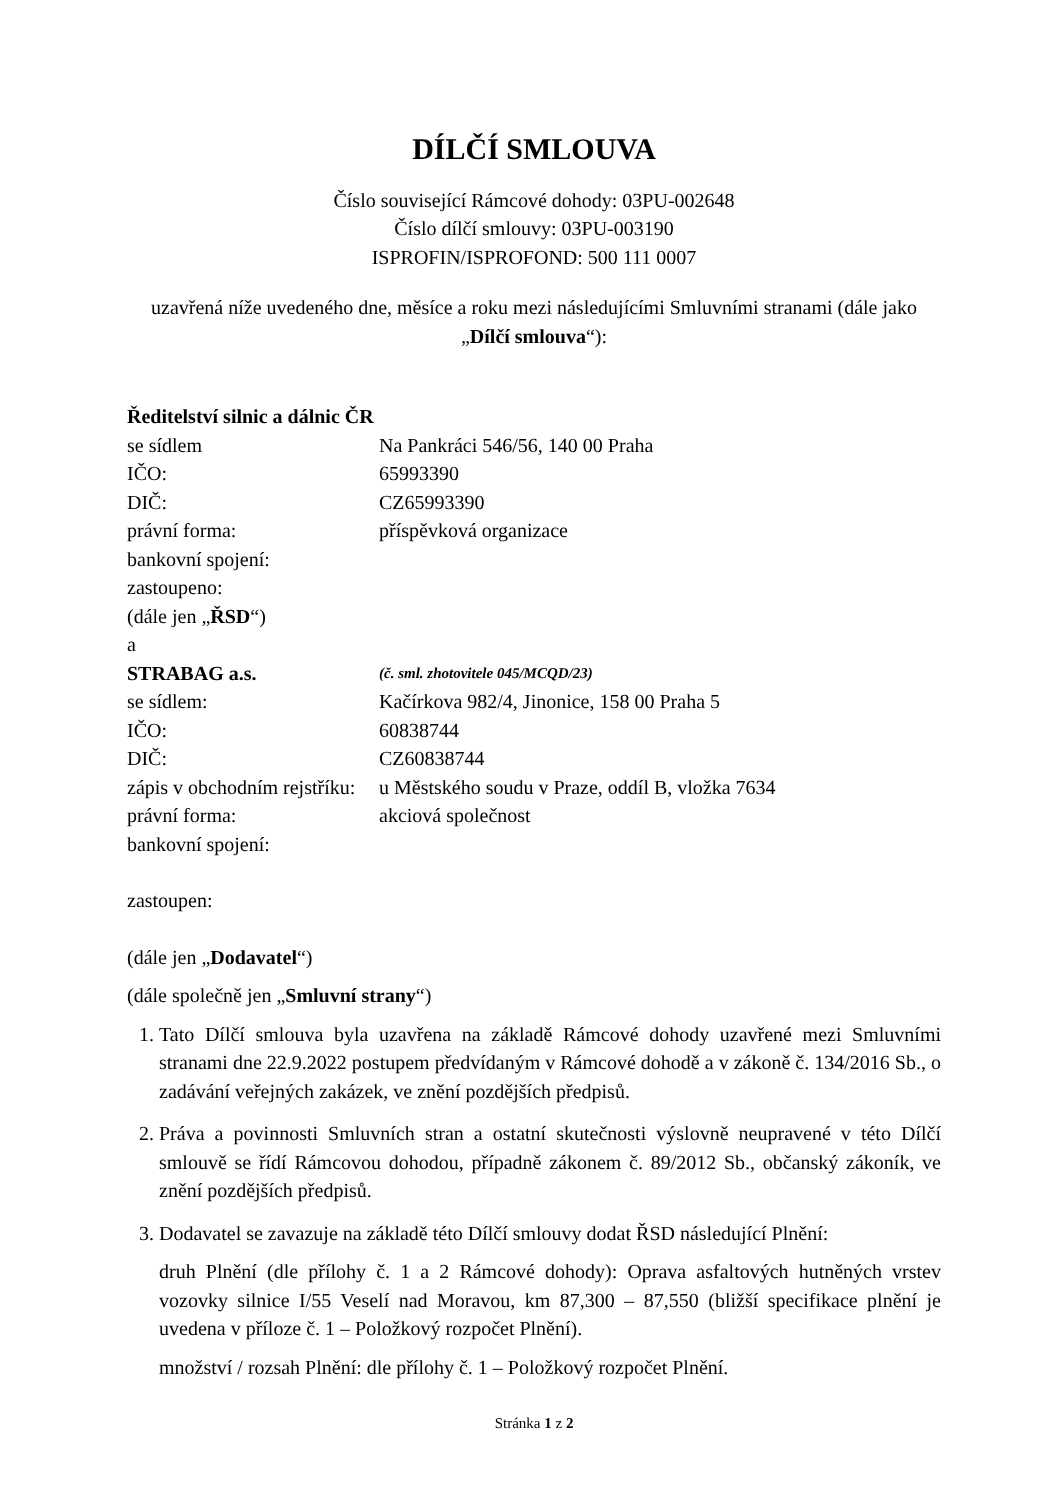DÍLČÍ SMLOUVA
Číslo související Rámcové dohody: 03PU-002648
Číslo dílčí smlouvy: 03PU-003190
ISPROFIN/ISPROFOND: 500 111 0007
uzavřená níže uvedeného dne, měsíce a roku mezi následujícími Smluvními stranami (dále jako „Dílčí smlouva“):
Ředitelství silnic a dálnic ČR
se sídlem Na Pankráci 546/56, 140 00 Praha
IČO: 65993390
DIČ: CZ65993390
právní forma: příspěvková organizace
bankovní spojení:
zastoupeno:
(dále jen „ŘSD“)
a
STRABAG a.s. (č. sml. zhotovitele 045/MCQD/23)
se sídlem: Kačírkova 982/4, Jinonice, 158 00 Praha 5
IČO: 60838744
DIČ: CZ60838744
zápis v obchodním rejstříku: u Městského soudu v Praze, oddíl B, vložka 7634
právní forma: akciová společnost
bankovní spojení:
zastoupen:
(dále jen „Dodavatel“)
(dále společně jen „Smluvní strany“)
1. Tato Dílčí smlouva byla uzavřena na základě Rámcové dohody uzavřené mezi Smluvními stranami dne 22.9.2022 postupem předvídaným v Rámcové dohodě a v zákoně č. 134/2016 Sb., o zadávání veřejných zakázek, ve znění pozdějších předpisů.
2. Práva a povinnosti Smluvních stran a ostatní skutečnosti výslovně neupravené v této Dílčí smlouvě se řídí Rámcovou dohodou, případně zákonem č. 89/2012 Sb., občanský zákoník, ve znění pozdějších předpisů.
3. Dodavatel se zavazuje na základě této Dílčí smlouvy dodat ŘSD následující Plnění:
druh Plnění (dle přílohy č. 1 a 2 Rámcové dohody): Oprava asfaltových hutněných vrstev vozovky silnice I/55 Veselí nad Moravou, km 87,300 – 87,550 (bližší specifikace plnění je uvedena v příloze č. 1 – Položkový rozpočet Plnění).
množství / rozsah Plnění: dle přílohy č. 1 – Položkový rozpočet Plnění.
Stránka 1 z 2